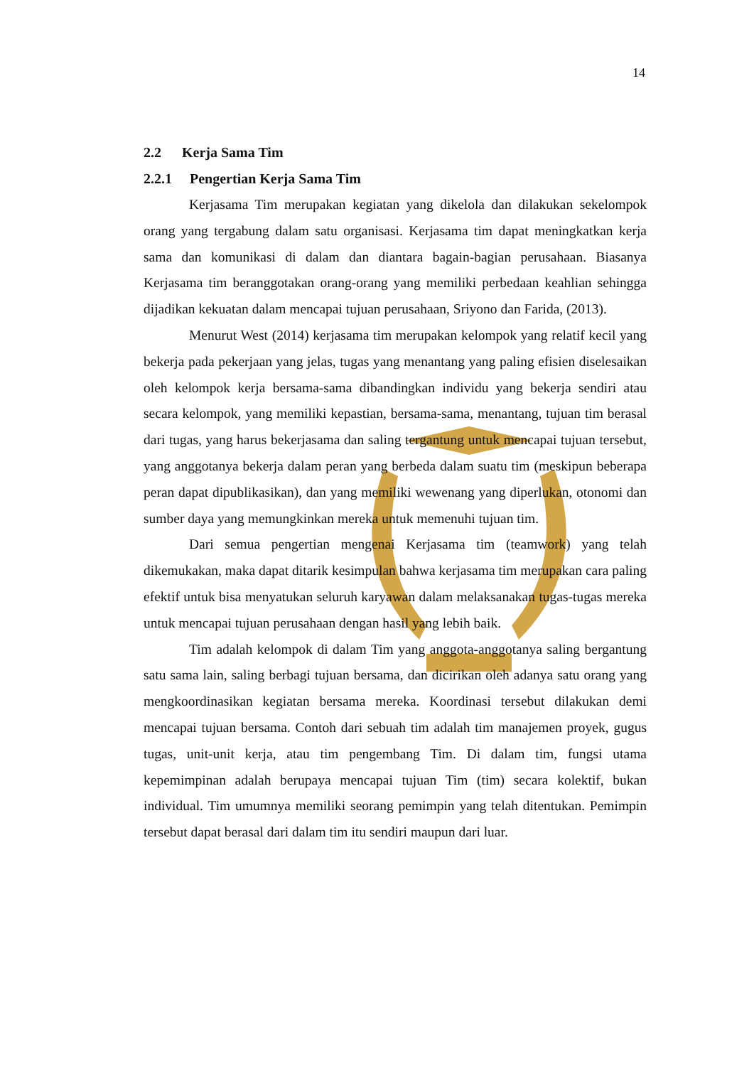14
2.2 Kerja Sama Tim
2.2.1 Pengertian Kerja Sama Tim
Kerjasama Tim merupakan kegiatan yang dikelola dan dilakukan sekelompok orang yang tergabung dalam satu organisasi. Kerjasama tim dapat meningkatkan kerja sama dan komunikasi di dalam dan diantara bagain-bagian perusahaan. Biasanya Kerjasama tim beranggotakan orang-orang yang memiliki perbedaan keahlian sehingga dijadikan kekuatan dalam mencapai tujuan perusahaan, Sriyono dan Farida, (2013).
Menurut West (2014) kerjasama tim merupakan kelompok yang relatif kecil yang bekerja pada pekerjaan yang jelas, tugas yang menantang yang paling efisien diselesaikan oleh kelompok kerja bersama-sama dibandingkan individu yang bekerja sendiri atau secara kelompok, yang memiliki kepastian, bersama-sama, menantang, tujuan tim berasal dari tugas, yang harus bekerjasama dan saling tergantung untuk mencapai tujuan tersebut, yang anggotanya bekerja dalam peran yang berbeda dalam suatu tim (meskipun beberapa peran dapat dipublikasikan), dan yang memiliki wewenang yang diperlukan, otonomi dan sumber daya yang memungkinkan mereka untuk memenuhi tujuan tim.
Dari semua pengertian mengenai Kerjasama tim (teamwork) yang telah dikemukakan, maka dapat ditarik kesimpulan bahwa kerjasama tim merupakan cara paling efektif untuk bisa menyatukan seluruh karyawan dalam melaksanakan tugas-tugas mereka untuk mencapai tujuan perusahaan dengan hasil yang lebih baik.
Tim adalah kelompok di dalam Tim yang anggota-anggotanya saling bergantung satu sama lain, saling berbagi tujuan bersama, dan dicirikan oleh adanya satu orang yang mengkoordinasikan kegiatan bersama mereka. Koordinasi tersebut dilakukan demi mencapai tujuan bersama. Contoh dari sebuah tim adalah tim manajemen proyek, gugus tugas, unit-unit kerja, atau tim pengembang Tim. Di dalam tim, fungsi utama kepemimpinan adalah berupaya mencapai tujuan Tim (tim) secara kolektif, bukan individual. Tim umumnya memiliki seorang pemimpin yang telah ditentukan. Pemimpin tersebut dapat berasal dari dalam tim itu sendiri maupun dari luar.